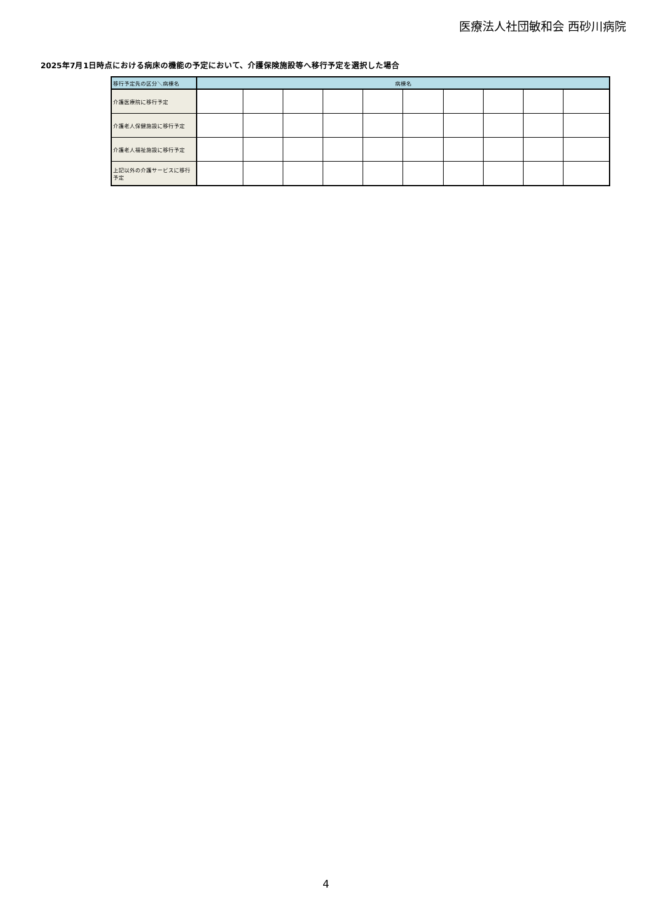医療法人社団敏和会 西砂川病院
2025年7月1日時点における病床の機能の予定において、介護保険施設等へ移行予定を選択した場合
| 移行予定先の区分＼病棟名 | 病棟名 | | | | | | | | | |
| --- | --- | --- | --- | --- | --- | --- | --- | --- | --- | --- |
| 介護医療院に移行予定 | | | | | | | | | | |
| 介護老人保健施設に移行予定 | | | | | | | | | | |
| 介護老人福祉施設に移行予定 | | | | | | | | | | |
| 上記以外の介護サービスに移行予定 | | | | | | | | | | |
4